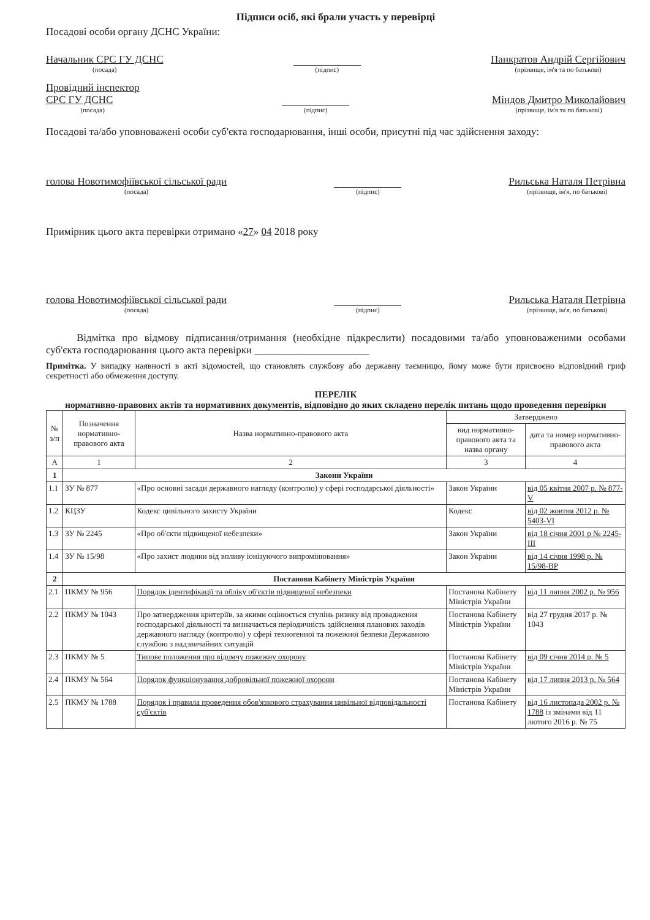Підписи осіб, які брали участь у перевірці
Посадові особи органу ДСНС України:
Начальник СРС ГУ ДСНС
(посада)
(підпис)
Панкратов Андрій Сергійович
(прізвище, ім'я та по батькові)
Провідний інспектор
СРС ГУ ДСНС
(посада)
(підпис)
Міндов Дмитро Миколайович
(прізвище, ім'я та по батькові)
Посадові та/або уповноважені особи суб'єкта господарювання, інші особи, присутні під час здійснення заходу:
голова Новотимофіївської сільської ради
(посада)
(підпис)
Рильська Наталя Петрівна
(прізвище, ім'я, по батькові)
Примірник цього акта перевірки отримано «27» 04 2018 року
голова Новотимофіївської сільської ради
(посада)
(підпис)
Рильська Наталя Петрівна
(прізвище, ім'я, по батькові)
Відмітка про відмову підписання/отримання (необхідне підкреслити) посадовими та/або уповноваженими особами суб'єкта господарювання цього акта перевірки ______________________
Примітка. У випадку наявності в акті відомостей, що становлять службову або державну таємницю, йому може бути присвоєно відповідний гриф секретності або обмеження доступу.
ПЕРЕЛІК
нормативно-правових актів та нормативних документів, відповідно до яких складено перелік питань щодо проведення перевірки
| № з/п | Позначення нормативно-правового акта | Назва нормативно-правового акта | Затверджено | |
| --- | --- | --- | --- | --- |
| | | | вид нормативно-правового акта та назва органу | дата та номер нормативно-правового акта |
| А | 1 | 2 | 3 | 4 |
| 1 | Закони України | | | |
| 1.1 | ЗУ № 877 | «Про основні засади державного нагляду (контролю) у сфері господарської діяльності» | Закон України | від 05 квітня 2007 р. № 877-V |
| 1.2 | КЦЗУ | Кодекс цивільного захисту України | Кодекс | від 02 жовтня 2012 р. № 5403-VI |
| 1.3 | ЗУ № 2245 | «Про об'єкти підвищеної небезпеки» | Закон України | від 18 січня 2001 р № 2245-III |
| 1.4 | ЗУ № 15/98 | «Про захист людини від впливу іонізуючого випромінювання» | Закон України | від 14 січня 1998 р. № 15/98-ВР |
| 2 | Постанови Кабінету Міністрів України | | | |
| 2.1 | ПКМУ № 956 | Порядок ідентифікації та обліку об'єктів підвищеної небезпеки | Постанова Кабінету Міністрів України | від 11 липня 2002 р. № 956 |
| 2.2 | ПКМУ № 1043 | Про затвердження критеріїв, за якими оцінюється ступінь ризику від провадження господарської діяльності та визначається періодичність здійснення планових заходів державного нагляду (контролю) у сфері техногенної та пожежної безпеки Державною службою з надзвичайних ситуацій | Постанова Кабінету Міністрів України | від 27 грудня 2017 р. № 1043 |
| 2.3 | ПКМУ № 5 | Типове положення про відомчу пожежну охорону | Постанова Кабінету Міністрів України | від 09 січня 2014 р. № 5 |
| 2.4 | ПКМУ № 564 | Порядок функціонування добровільної пожежної охорони | Постанова Кабінету Міністрів України | від 17 липня 2013 р. № 564 |
| 2.5 | ПКМУ № 1788 | Порядок і правила проведення обов'язкового страхування цивільної відповідальності суб'єктів | Постанова Кабінету | від 16 листопада 2002 р. № 1788 із змінами від 11 лютого 2016 р. № 75 |